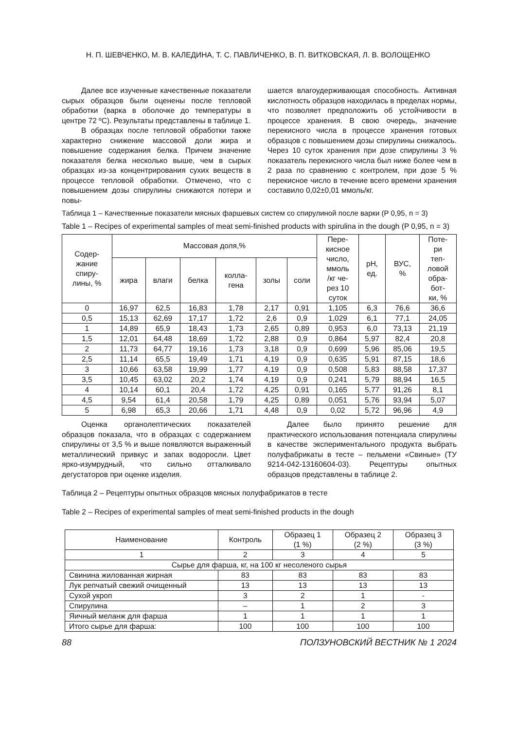Н. П. ШЕВЧЕНКО, М. В. КАЛЕДИНА, Т. С. ПАВЛИЧЕНКО, В. П. ВИТКОВСКАЯ, Л. В. ВОЛОЩЕНКО
Далее все изученные качественные показатели сырых образцов были оценены после тепловой обработки (варка в оболочке до температуры в центре 72 ºС). Результаты представлены в таблице 1.
В образцах после тепловой обработки также характерно снижение массовой доли жира и повышение содержания белка. Причем значение показателя белка несколько выше, чем в сырых образцах из-за концентрирования сухих веществ в процессе тепловой обработки. Отмечено, что с повышением дозы спирулины снижаются потери и повы-
шается влагоудерживающая способность. Активная кислотность образцов находилась в пределах нормы, что позволяет предположить об устойчивости в процессе хранения. В свою очередь, значение перекисного числа в процессе хранения готовых образцов с повышением дозы спирулины снижалось. Через 10 суток хранения при дозе спирулины 3 % показатель перекисного числа был ниже более чем в 2 раза по сравнению с контролем, при дозе 5 % перекисное число в течение всего времени хранения составило 0,02±0,01 ммоль/кг.
Таблица 1 – Качественные показатели мясных фаршевых систем со спирулиной после варки (P 0,95, n = 3)
Table 1 – Recipes of experimental samples of meat semi-finished products with spirulina in the dough (P 0,95, n = 3)
| Содер- жание спиру- лины, % | Массовая доля,% | | | | | | Пере- кисное число, ммоль /кг че- рез 10 суток | pH, ед. | ВУС, % | Поте- ри теп- ловой обра- бот- ки, % |
| --- | --- | --- | --- | --- | --- | --- | --- | --- | --- | --- |
| | жира | влаги | белка | колла- гена | золы | соли | | | | |
| 0 | 16,97 | 62,5 | 16,83 | 1,78 | 2,17 | 0,91 | 1,105 | 6,3 | 76,6 | 36,6 |
| 0,5 | 15,13 | 62,69 | 17,17 | 1,72 | 2,6 | 0,9 | 1,029 | 6,1 | 77,1 | 24,05 |
| 1 | 14,89 | 65,9 | 18,43 | 1,73 | 2,65 | 0,89 | 0,953 | 6,0 | 73,13 | 21,19 |
| 1,5 | 12,01 | 64,48 | 18,69 | 1,72 | 2,88 | 0,9 | 0,864 | 5,97 | 82,4 | 20,8 |
| 2 | 11,73 | 64,77 | 19,16 | 1,73 | 3,18 | 0,9 | 0,699 | 5,96 | 85,06 | 19,5 |
| 2,5 | 11,14 | 65,5 | 19,49 | 1,71 | 4,19 | 0,9 | 0,635 | 5,91 | 87,15 | 18,6 |
| 3 | 10,66 | 63,58 | 19,99 | 1,77 | 4,19 | 0,9 | 0,508 | 5,83 | 88,58 | 17,37 |
| 3,5 | 10,45 | 63,02 | 20,2 | 1,74 | 4,19 | 0,9 | 0,241 | 5,79 | 88,94 | 16,5 |
| 4 | 10,14 | 60,1 | 20,4 | 1,72 | 4,25 | 0,91 | 0,165 | 5,77 | 91,26 | 8,1 |
| 4,5 | 9,54 | 61,4 | 20,58 | 1,79 | 4,25 | 0,89 | 0,051 | 5,76 | 93,94 | 5,07 |
| 5 | 6,98 | 65,3 | 20,66 | 1,71 | 4,48 | 0,9 | 0,02 | 5,72 | 96,96 | 4,9 |
Оценка органолептических показателей образцов показала, что в образцах с содержанием спирулины от 3,5 % и выше появляются выраженный металлический привкус и запах водоросли. Цвет ярко-изумрудный, что сильно отталкивало дегустаторов при оценке изделия.
Далее было принято решение для практического использования потенциала спирулины в качестве экспериментального продукта выбрать полуфабрикаты в тесте – пельмени «Свиные» (ТУ 9214-042-13160604-03). Рецептуры опытных образцов представлены в таблице 2.
Таблица 2 – Рецептуры опытных образцов мясных полуфабрикатов в тесте
Table 2 – Recipes of experimental samples of meat semi-finished products in the dough
| Наименование | Контроль | Образец 1 (1 %) | Образец 2 (2 %) | Образец 3 (3 %) |
| --- | --- | --- | --- | --- |
| 1 | 2 | 3 | 4 | 5 |
| Сырье для фарша, кг, на 100 кг несоленого сырья | | | | |
| Свинина жилованная жирная | 83 | 83 | 83 | 83 |
| Лук репчатый свежий очищенный | 13 | 13 | 13 | 13 |
| Сухой укроп | 3 | 2 | 1 | - |
| Спирулина | – | 1 | 2 | 3 |
| Яичный меланж для фарша | 1 | 1 | 1 | 1 |
| Итого сырье для фарша: | 100 | 100 | 100 | 100 |
88 ПОЛЗУНОВСКИЙ ВЕСТНИК № 1 2024